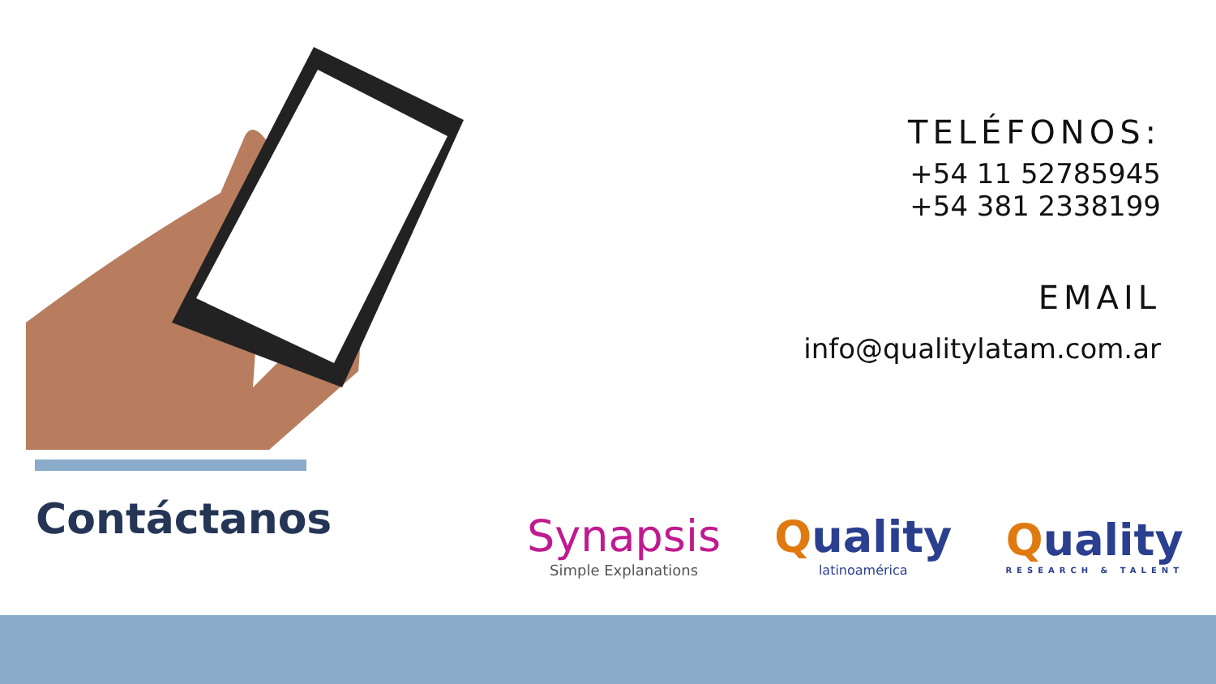Contáctanos
TELÉFONOS:
+54 11 52785945
+54 381 2338199
EMAIL
info@qualitylatam.com.ar
Synapsis
Simple Explanations
Quality
latinoamérica
Quality
RESEARCH & TALENT